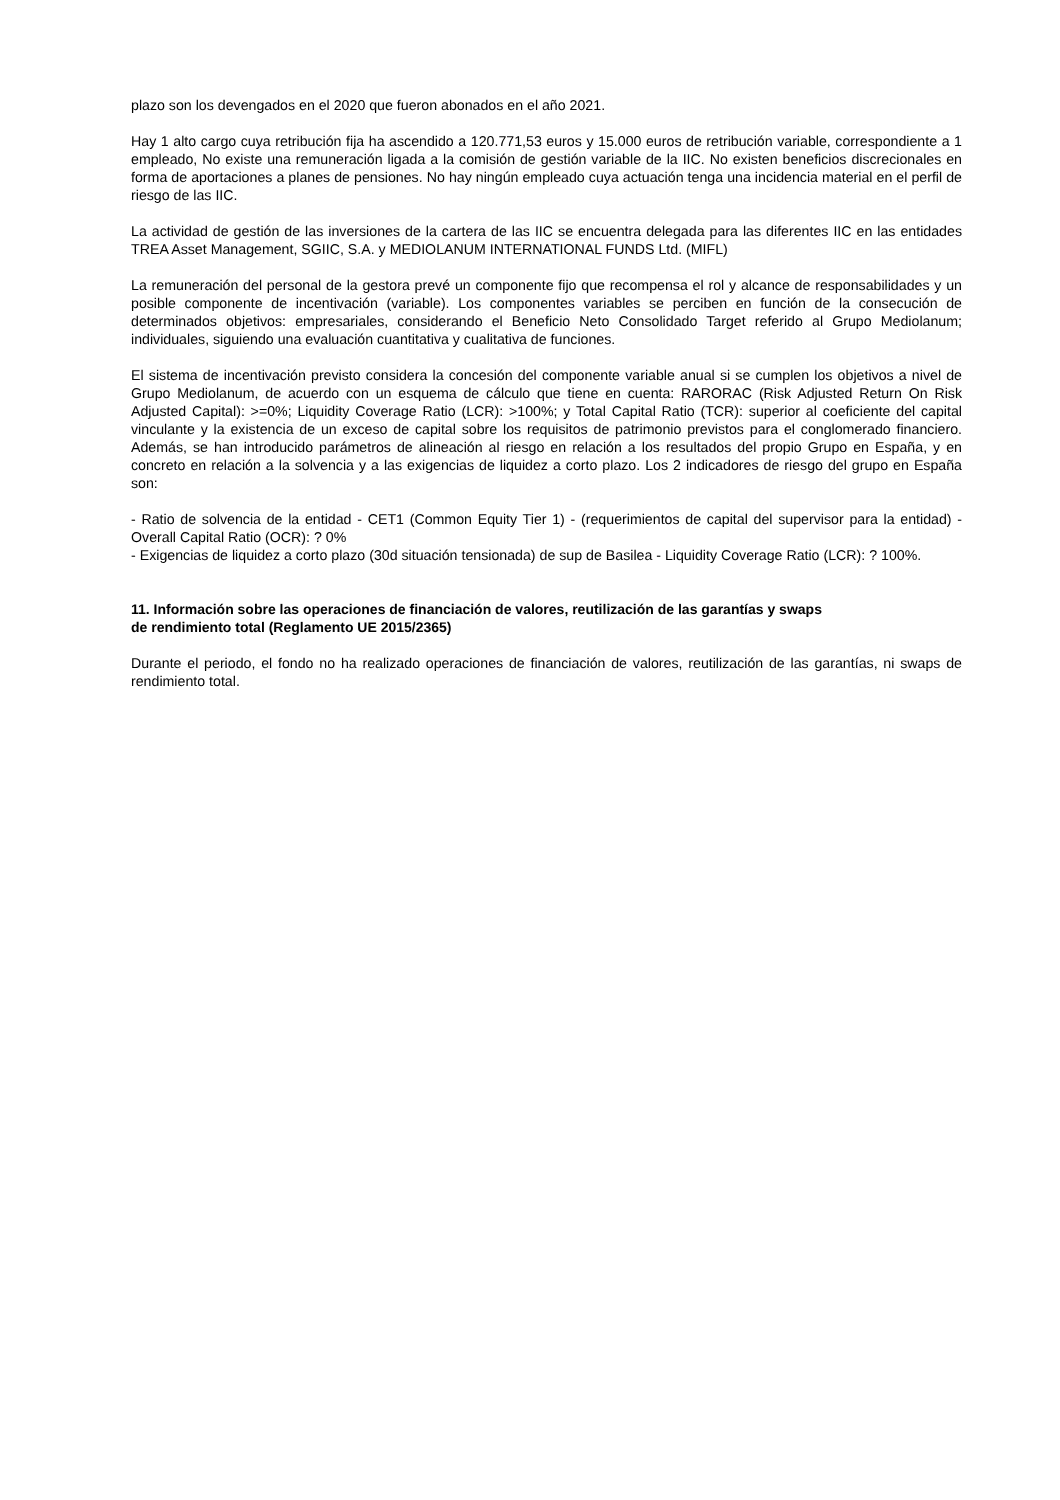plazo son los devengados en el 2020 que fueron abonados en el año 2021.
Hay 1 alto cargo cuya retribución fija ha ascendido a 120.771,53 euros y 15.000 euros de retribución variable, correspondiente a 1 empleado, No existe una remuneración ligada a la comisión de gestión variable de la IIC. No existen beneficios discrecionales en forma de aportaciones a planes de pensiones. No hay ningún empleado cuya actuación tenga una incidencia material en el perfil de riesgo de las IIC.
La actividad de gestión de las inversiones de la cartera de las IIC se encuentra delegada para las diferentes IIC en las entidades TREA Asset Management, SGIIC, S.A. y MEDIOLANUM INTERNATIONAL FUNDS Ltd. (MIFL)
La remuneración del personal de la gestora prevé un componente fijo que recompensa el rol y alcance de responsabilidades y un posible componente de incentivación (variable). Los componentes variables se perciben en función de la consecución de determinados objetivos: empresariales, considerando el Beneficio Neto Consolidado Target referido al Grupo Mediolanum; individuales, siguiendo una evaluación cuantitativa y cualitativa de funciones.
El sistema de incentivación previsto considera la concesión del componente variable anual si se cumplen los objetivos a nivel de Grupo Mediolanum, de acuerdo con un esquema de cálculo que tiene en cuenta: RARORAC (Risk Adjusted Return On Risk Adjusted Capital): >=0%; Liquidity Coverage Ratio (LCR): >100%; y Total Capital Ratio (TCR): superior al coeficiente del capital vinculante y la existencia de un exceso de capital sobre los requisitos de patrimonio previstos para el conglomerado financiero. Además, se han introducido parámetros de alineación al riesgo en relación a los resultados del propio Grupo en España, y en concreto en relación a la solvencia y a las exigencias de liquidez a corto plazo. Los 2 indicadores de riesgo del grupo en España son:
- Ratio de solvencia de la entidad - CET1 (Common Equity Tier 1) - (requerimientos de capital del supervisor para la entidad) - Overall Capital Ratio (OCR): ? 0%
- Exigencias de liquidez a corto plazo (30d situación tensionada) de sup de Basilea - Liquidity Coverage Ratio (LCR): ? 100%.
11. Información sobre las operaciones de financiación de valores, reutilización de las garantías y swaps
de rendimiento total (Reglamento UE 2015/2365)
Durante el periodo, el fondo no ha realizado operaciones de financiación de valores, reutilización de las garantías, ni swaps de rendimiento total.